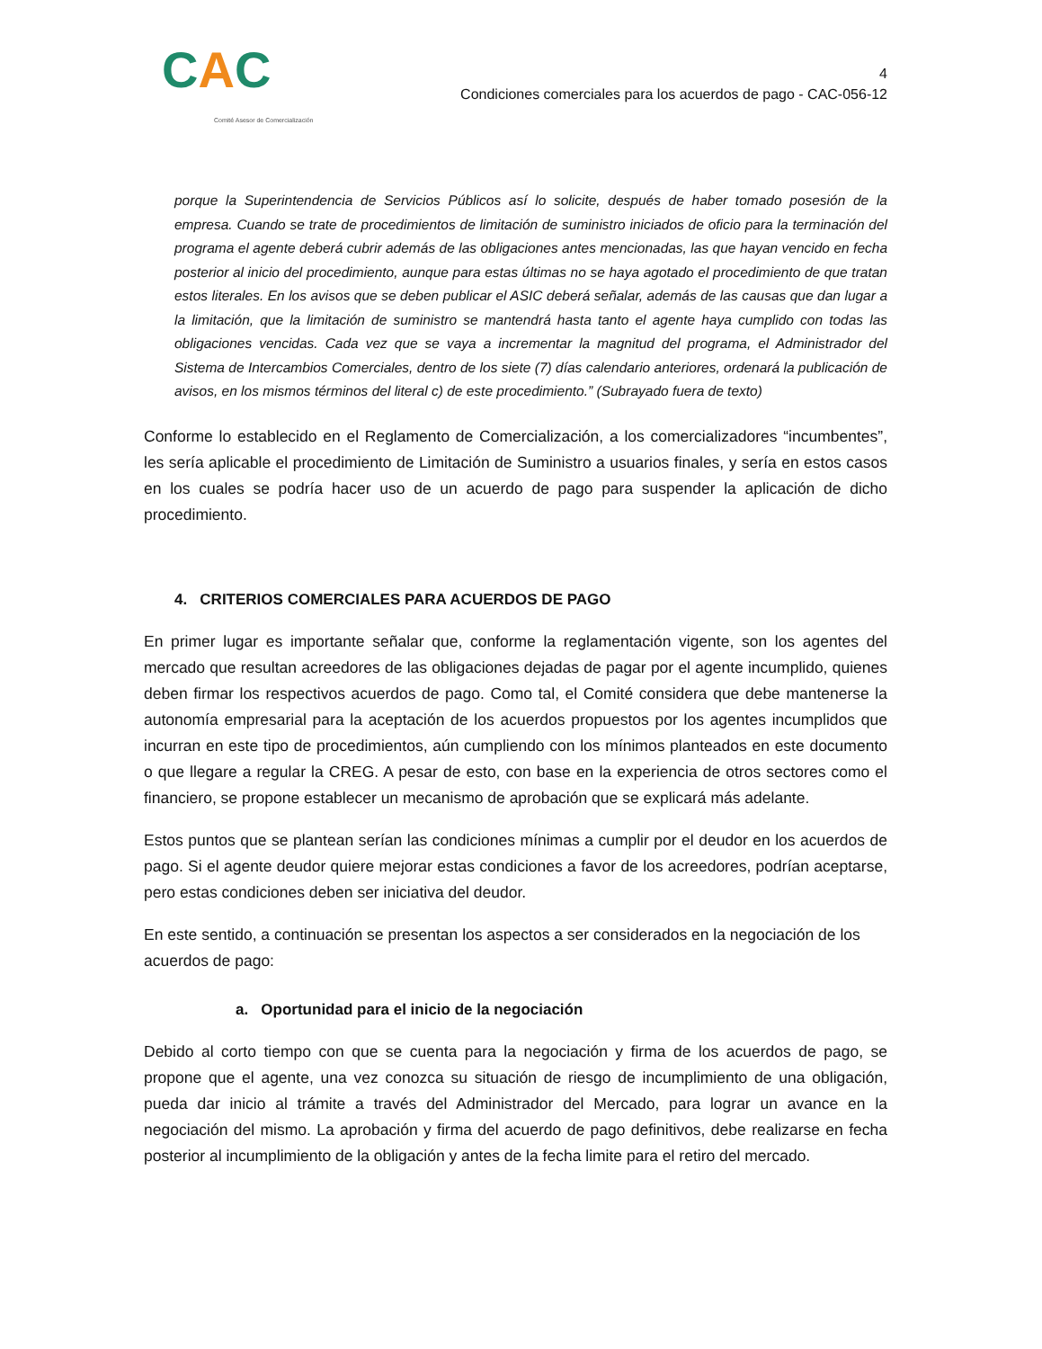CAC
Comité Asesor de Comercialización
4
Condiciones comerciales para los acuerdos de pago - CAC-056-12
porque la Superintendencia de Servicios Públicos así lo solicite, después de haber tomado posesión de la empresa. Cuando se trate de procedimientos de limitación de suministro iniciados de oficio para la terminación del programa el agente deberá cubrir además de las obligaciones antes mencionadas, las que hayan vencido en fecha posterior al inicio del procedimiento, aunque para estas últimas no se haya agotado el procedimiento de que tratan estos literales. En los avisos que se deben publicar el ASIC deberá señalar, además de las causas que dan lugar a la limitación, que la limitación de suministro se mantendrá hasta tanto el agente haya cumplido con todas las obligaciones vencidas. Cada vez que se vaya a incrementar la magnitud del programa, el Administrador del Sistema de Intercambios Comerciales, dentro de los siete (7) días calendario anteriores, ordenará la publicación de avisos, en los mismos términos del literal c) de este procedimiento.” (Subrayado fuera de texto)
Conforme lo establecido en el Reglamento de Comercialización, a los comercializadores “incumbentes”, les sería aplicable el procedimiento de Limitación de Suministro a usuarios finales, y sería en estos casos en los cuales se podría hacer uso de un acuerdo de pago para suspender la aplicación de dicho procedimiento.
4. CRITERIOS COMERCIALES PARA ACUERDOS DE PAGO
En primer lugar es importante señalar que, conforme la reglamentación vigente, son los agentes del mercado que resultan acreedores de las obligaciones dejadas de pagar por el agente incumplido, quienes deben firmar los respectivos acuerdos de pago. Como tal, el Comité considera que debe mantenerse la autonomía empresarial para la aceptación de los acuerdos propuestos por los agentes incumplidos que incurran en este tipo de procedimientos, aún cumpliendo con los mínimos planteados en este documento o que llegare a regular la CREG. A pesar de esto, con base en la experiencia de otros sectores como el financiero, se propone establecer un mecanismo de aprobación que se explicará más adelante.
Estos puntos que se plantean serían las condiciones mínimas a cumplir por el deudor en los acuerdos de pago. Si el agente deudor quiere mejorar estas condiciones a favor de los acreedores, podrían aceptarse, pero estas condiciones deben ser iniciativa del deudor.
En este sentido, a continuación se presentan los aspectos a ser considerados en la negociación de los acuerdos de pago:
a. Oportunidad para el inicio de la negociación
Debido al corto tiempo con que se cuenta para la negociación y firma de los acuerdos de pago, se propone que el agente, una vez conozca su situación de riesgo de incumplimiento de una obligación, pueda dar inicio al trámite a través del Administrador del Mercado, para lograr un avance en la negociación del mismo. La aprobación y firma del acuerdo de pago definitivos, debe realizarse en fecha posterior al incumplimiento de la obligación y antes de la fecha limite para el retiro del mercado.